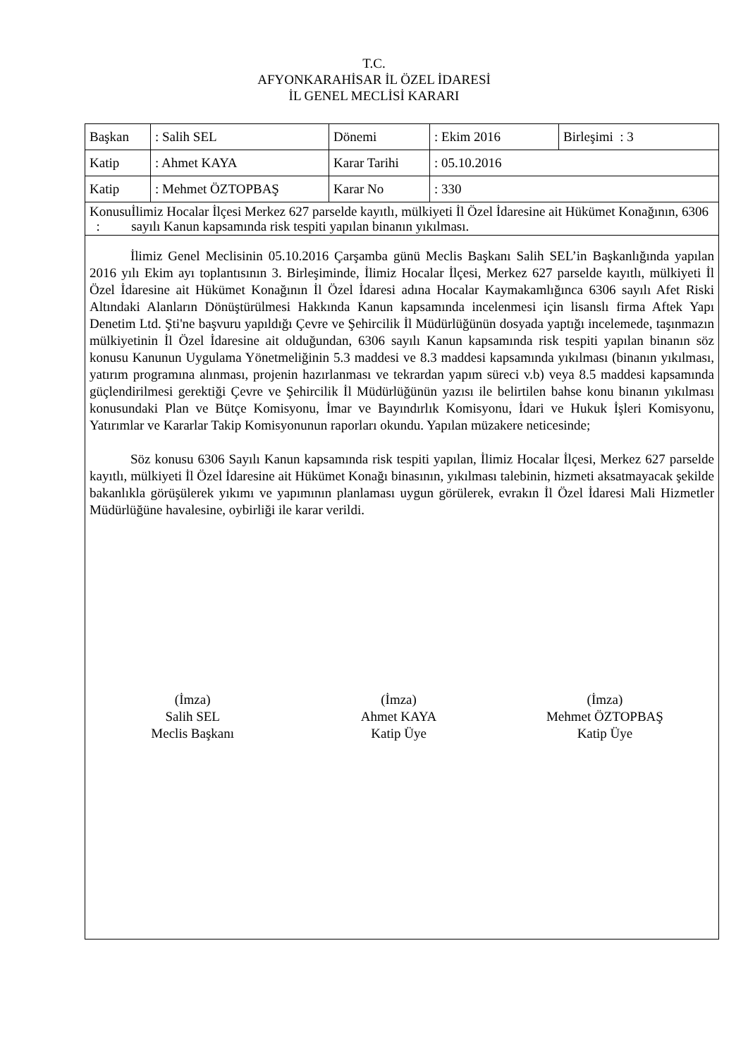T.C.
AFYONKARAHİSAR İL ÖZEL İDARESİ
İL GENEL MECLİSİ KARARI
| Başkan | : Salih SEL | Dönemi | : Ekim 2016 | Birleşimi : 3 |
| Katip | : Ahmet KAYA | Karar Tarihi | : 05.10.2016 | |
| Katip | : Mehmet ÖZTOPBAŞ | Karar No | : 330 | |
| Konusu : İlimiz Hocalar İlçesi Merkez 627 parselde kayıtlı, mülkiyeti İl Özel İdaresine ait Hükümet Konağının, 6306 sayılı Kanun kapsamında risk tespiti yapılan binanın yıkılması. | | | | |
İlimiz Genel Meclisinin 05.10.2016 Çarşamba günü Meclis Başkanı Salih SEL’in Başkanlığında yapılan 2016 yılı Ekim ayı toplantısının 3. Birleşiminde, İlimiz Hocalar İlçesi, Merkez 627 parselde kayıtlı, mülkiyeti İl Özel İdaresine ait Hükümet Konağının İl Özel İdaresi adına Hocalar Kaymakamlığınca 6306 sayılı Afet Riski Altındaki Alanların Dönüştürülmesi Hakkında Kanun kapsamında incelenmesi için lisanslı firma Aftek Yapı Denetim Ltd. Şti'ne başvuru yapıldığı Çevre ve Şehircilik İl Müdürlüğünün dosyada yaptığı incelemede, taşınmazın mülkiyetinin İl Özel İdaresine ait olduğundan, 6306 sayılı Kanun kapsamında risk tespiti yapılan binanın söz konusu Kanunun Uygulama Yönetmeliğinin 5.3 maddesi ve 8.3 maddesi kapsamında yıkılması (binanın yıkılması, yatırım programına alınması, projenin hazırlanması ve tekrardan yapım süreci v.b) veya 8.5 maddesi kapsamında güçlendirilmesi gerektiği Çevre ve Şehircilik İl Müdürlüğünün yazısı ile belirtilen bahse konu binanın yıkılması konusundaki Plan ve Bütçe Komisyonu, İmar ve Bayındırlık Komisyonu, İdari ve Hukuk İşleri Komisyonu, Yatırımlar ve Kararlar Takip Komisyonunun raporları okundu. Yapılan müzakere neticesinde;
Söz konusu 6306 Sayılı Kanun kapsamında risk tespiti yapılan, İlimiz Hocalar İlçesi, Merkez 627 parselde kayıtlı, mülkiyeti İl Özel İdaresine ait Hükümet Konağı binasının, yıkılması talebinin, hizmeti aksatmayacak şekilde bakanlıkla görüşülerek yıkımı ve yapımının planlaması uygun görülerek, evrakın İl Özel İdaresi Mali Hizmetler Müdürlüğüne havalesine, oybirliği ile karar verildi.
(İmza)
Salih SEL
Meclis Başkanı
(İmza)
Ahmet KAYA
Katip Üye
(İmza)
Mehmet ÖZTOPBAŞ
Katip Üye